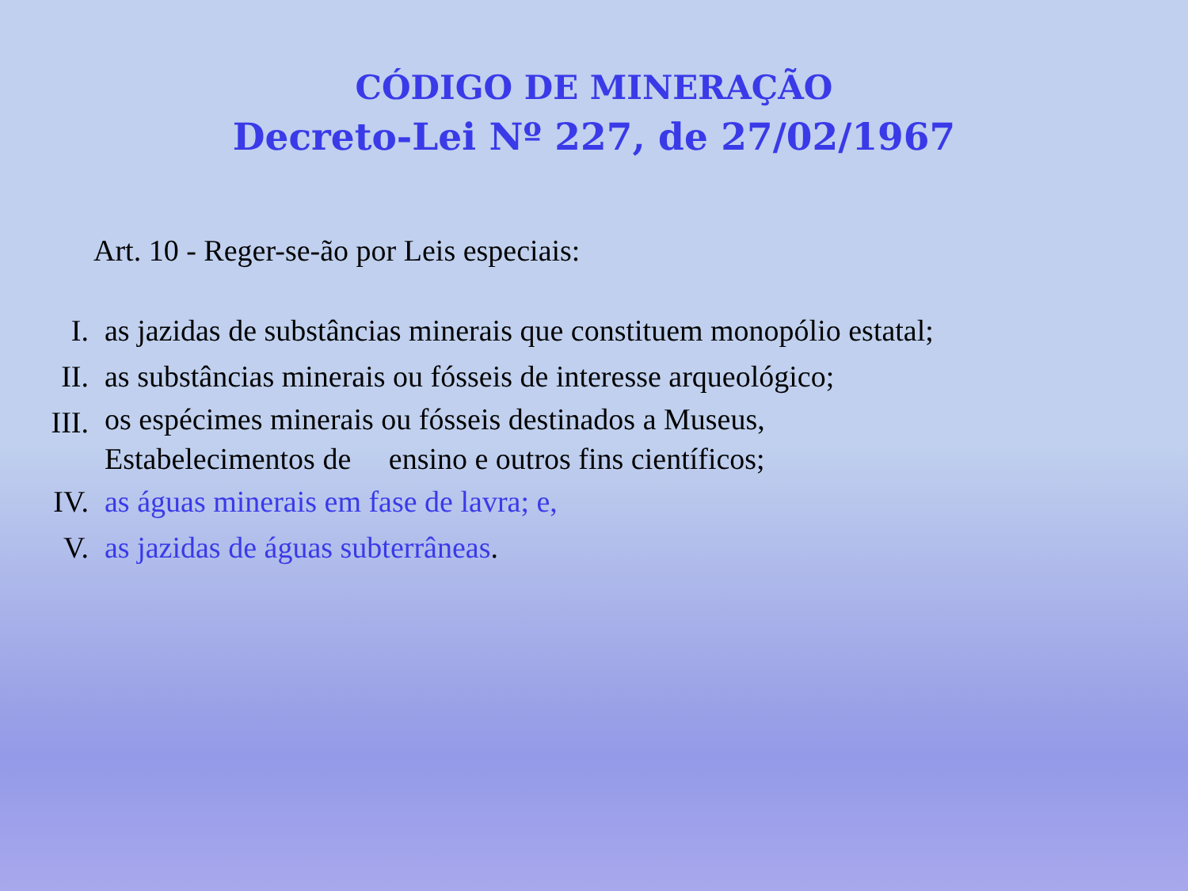CÓDIGO DE MINERAÇÃO
Decreto-Lei Nº 227, de 27/02/1967
Art. 10 - Reger-se-ão por Leis especiais:
I. as jazidas de substâncias minerais que constituem monopólio estatal;
II. as substâncias minerais ou fósseis de interesse arqueológico;
III.
os espécimes minerais ou fósseis destinados a Museus,
Estabelecimentos de ensino e outros fins científicos;
IV. as águas minerais em fase de lavra; e,
V. as jazidas de águas subterrâneas.